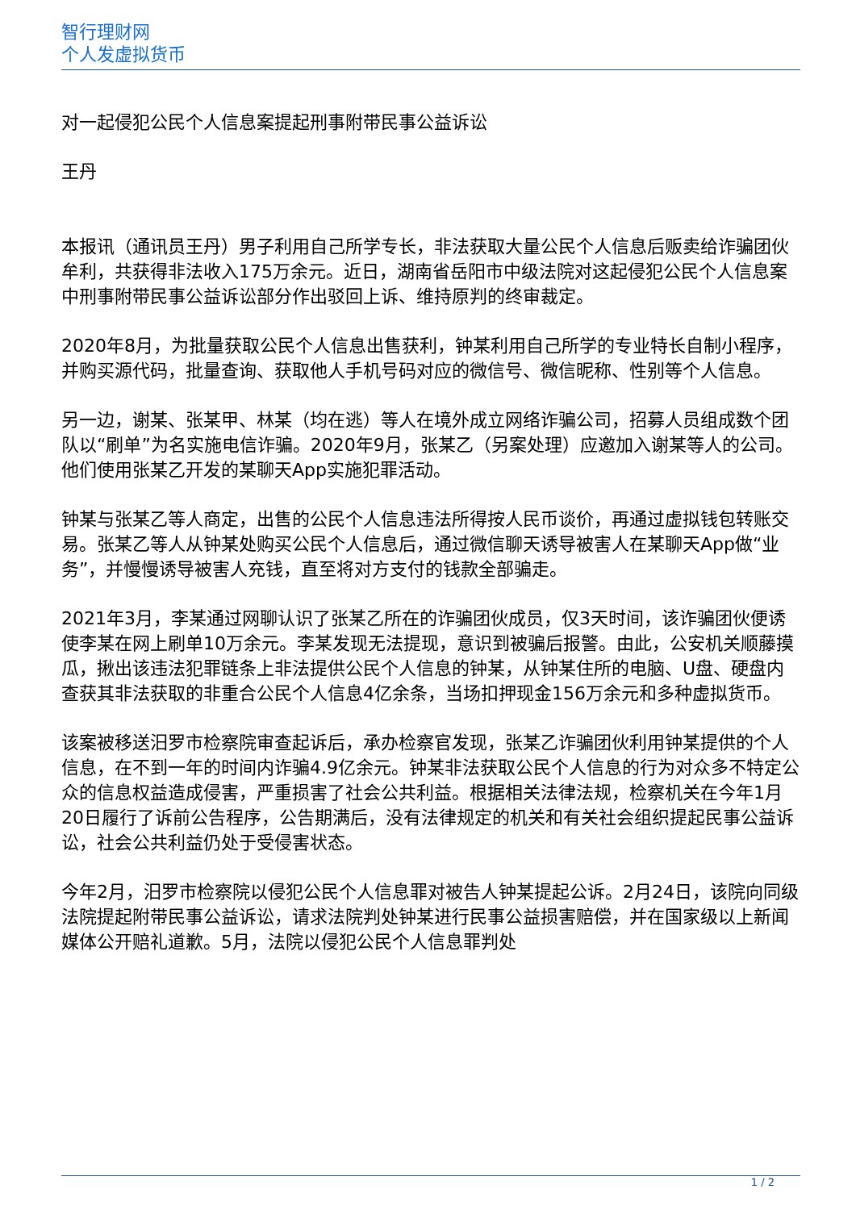智行理财网
个人发虚拟货币
对一起侵犯公民个人信息案提起刑事附带民事公益诉讼
王丹
本报讯（通讯员王丹）男子利用自己所学专长，非法获取大量公民个人信息后贩卖给诈骗团伙牟利，共获得非法收入175万余元。近日，湖南省岳阳市中级法院对这起侵犯公民个人信息案中刑事附带民事公益诉讼部分作出驳回上诉、维持原判的终审裁定。
2020年8月，为批量获取公民个人信息出售获利，钟某利用自己所学的专业特长自制小程序，并购买源代码，批量查询、获取他人手机号码对应的微信号、微信昵称、性别等个人信息。
另一边，谢某、张某甲、林某（均在逃）等人在境外成立网络诈骗公司，招募人员组成数个团队以“刷单”为名实施电信诈骗。2020年9月，张某乙（另案处理）应邀加入谢某等人的公司。他们使用张某乙开发的某聊天App实施犯罪活动。
钟某与张某乙等人商定，出售的公民个人信息违法所得按人民币谈价，再通过虚拟钱包转账交易。张某乙等人从钟某处购买公民个人信息后，通过微信聊天诱导被害人在某聊天App做“业务”，并慢慢诱导被害人充钱，直至将对方支付的钱款全部骗走。
2021年3月，李某通过网聊认识了张某乙所在的诈骗团伙成员，仅3天时间，该诈骗团伙便诱使李某在网上刷单10万余元。李某发现无法提现，意识到被骗后报警。由此，公安机关顺藤摸瓜，揪出该违法犯罪链条上非法提供公民个人信息的钟某，从钟某住所的电脑、U盘、硬盘内查获其非法获取的非重合公民个人信息4亿余条，当场扣押现金156万余元和多种虚拟货币。
该案被移送汨罗市检察院审查起诉后，承办检察官发现，张某乙诈骗团伙利用钟某提供的个人信息，在不到一年的时间内诈骗4.9亿余元。钟某非法获取公民个人信息的行为对众多不特定公众的信息权益造成侵害，严重损害了社会公共利益。根据相关法律法规，检察机关在今年1月20日履行了诉前公告程序，公告期满后，没有法律规定的机关和有关社会组织提起民事公益诉讼，社会公共利益仍处于受侵害状态。
今年2月，汨罗市检察院以侵犯公民个人信息罪对被告人钟某提起公诉。2月24日，该院向同级法院提起附带民事公益诉讼，请求法院判处钟某进行民事公益损害赔偿，并在国家级以上新闻媒体公开赔礼道歉。5月，法院以侵犯公民个人信息罪判处
1 / 2